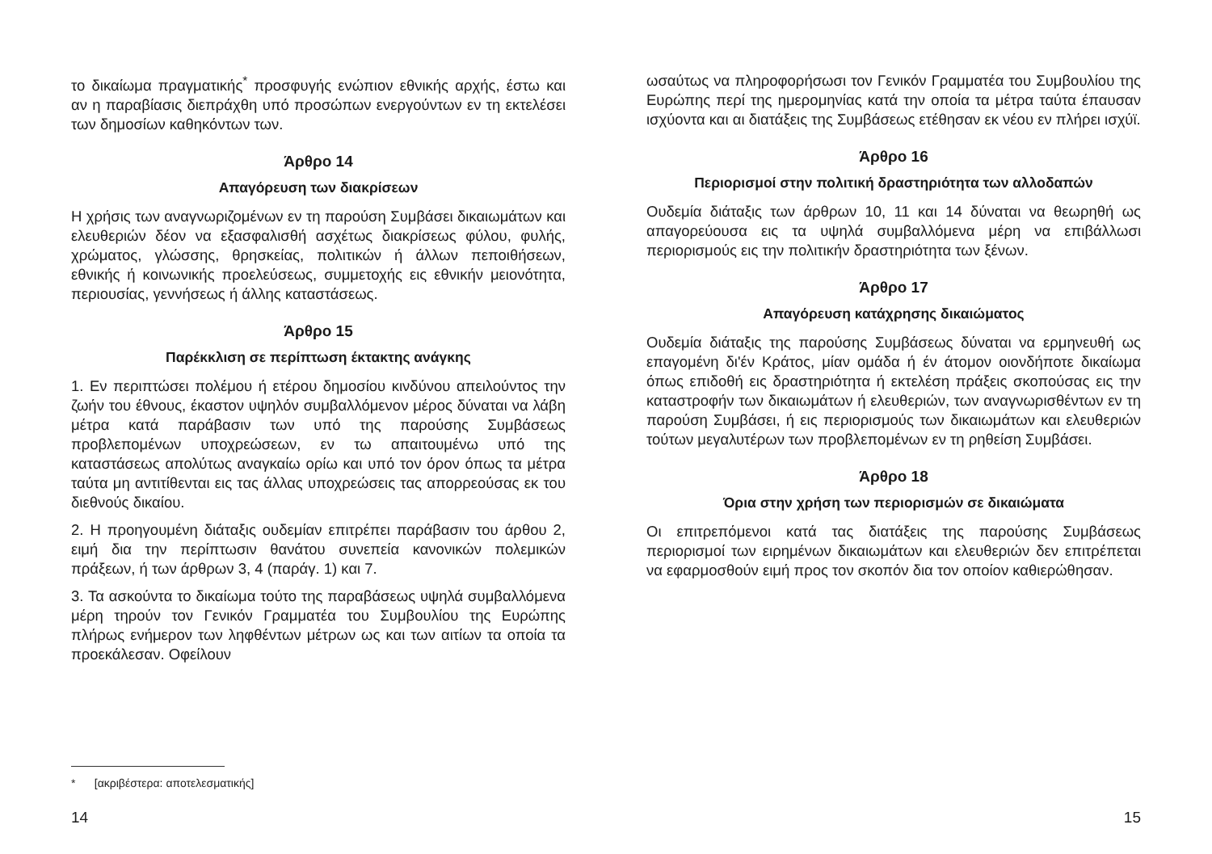το δικαίωμα πραγματικής<sup>*</sup> προσφυγής ενώπιον εθνικής αρχής, έστω και αν η παραβίασις διεπράχθη υπό προσώπων ενεργούντων εν τη εκτελέσει των δημοσίων καθηκόντων των.
Άρθρο 14
Απαγόρευση των διακρίσεων
Η χρήσις των αναγνωριζομένων εν τη παρούση Συμβάσει δικαιωμάτων και ελευθεριών δέον να εξασφαλισθή ασχέτως διακρίσεως φύλου, φυλής, χρώματος, γλώσσης, θρησκείας, πολιτικών ή άλλων πεποιθήσεων, εθνικής ή κοινωνικής προελεύσεως, συμμετοχής εις εθνικήν μειονότητα, περιουσίας, γεννήσεως ή άλλης καταστάσεως.
Άρθρο 15
Παρέκκλιση σε περίπτωση έκτακτης ανάγκης
1. Εν περιπτώσει πολέμου ή ετέρου δημοσίου κινδύνου απειλούντος την ζωήν του έθνους, έκαστον υψηλόν συμβαλλόμενον μέρος δύναται να λάβη μέτρα κατά παράβασιν των υπό της παρούσης Συμβάσεως προβλεπομένων υποχρεώσεων, εν τω απαιτουμένω υπό της καταστάσεως απολύτως αναγκαίω ορίω και υπό τον όρον όπως τα μέτρα ταύτα μη αντιτίθενται εις τας άλλας υποχρεώσεις τας απορρεούσας εκ του διεθνούς δικαίου.
2. Η προηγουμένη διάταξις ουδεμίαν επιτρέπει παράβασιν του άρθου 2, ειμή δια την περίπτωσιν θανάτου συνεπεία κανονικών πολεμικών πράξεων, ή των άρθρων 3, 4 (παράγ. 1) και 7.
3. Τα ασκούντα το δικαίωμα τούτο της παραβάσεως υψηλά συμβαλλόμενα μέρη τηρούν τον Γενικόν Γραμματέα του Συμβουλίου της Ευρώπης πλήρως ενήμερον των ληφθέντων μέτρων ως και των αιτίων τα οποία τα προεκάλεσαν. Οφείλουν
* [ακριβέστερα: αποτελεσματικής]
14
ωσαύτως να πληροφορήσωσι τον Γενικόν Γραμματέα του Συμβουλίου της Ευρώπης περί της ημερομηνίας κατά την οποία τα μέτρα ταύτα έπαυσαν ισχύοντα και αι διατάξεις της Συμβάσεως ετέθησαν εκ νέου εν πλήρει ισχύϊ.
Άρθρο 16
Περιορισμοί στην πολιτική δραστηριότητα των αλλοδαπών
Ουδεμία διάταξις των άρθρων 10, 11 και 14 δύναται να θεωρηθή ως απαγορεύουσα εις τα υψηλά συμβαλλόμενα μέρη να επιβάλλωσι περιορισμούς εις την πολιτικήν δραστηριότητα των ξένων.
Άρθρο 17
Απαγόρευση κατάχρησης δικαιώματος
Ουδεμία διάταξις της παρούσης Συμβάσεως δύναται να ερμηνευθή ως επαγομένη δι'έν Κράτος, μίαν ομάδα ή έν άτομον οιονδήποτε δικαίωμα όπως επιδοθή εις δραστηριότητα ή εκτελέση πράξεις σκοπούσας εις την καταστροφήν των δικαιωμάτων ή ελευθεριών, των αναγνωρισθέντων εν τη παρούση Συμβάσει, ή εις περιορισμούς των δικαιωμάτων και ελευθεριών τούτων μεγαλυτέρων των προβλεπομένων εν τη ρηθείση Συμβάσει.
Άρθρο 18
Όρια στην χρήση των περιορισμών σε δικαιώματα
Οι επιτρεπόμενοι κατά τας διατάξεις της παρούσης Συμβάσεως περιορισμοί των ειρημένων δικαιωμάτων και ελευθεριών δεν επιτρέπεται να εφαρμοσθούν ειμή προς τον σκοπόν δια τον οποίον καθιερώθησαν.
15